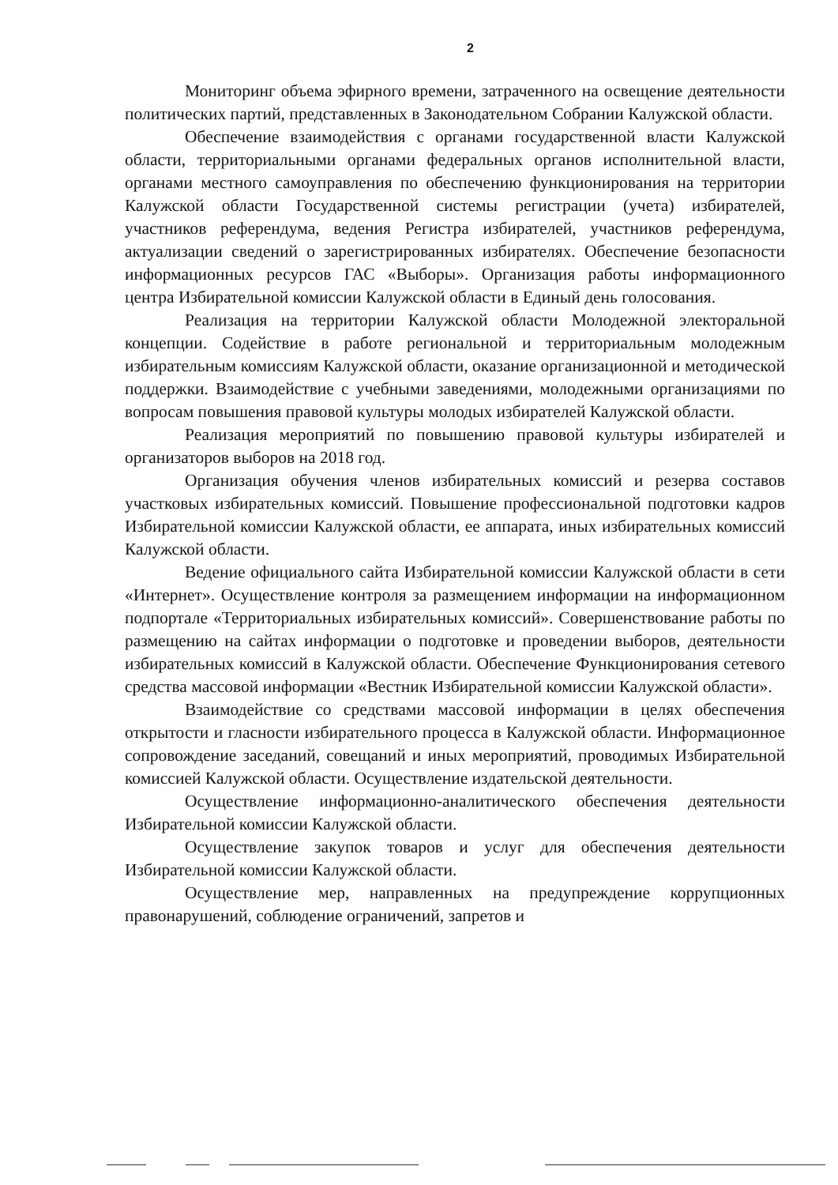2
Мониторинг объема эфирного времени, затраченного на освещение деятельности политических партий, представленных в Законодательном Собрании Калужской области.
Обеспечение взаимодействия с органами государственной власти Калужской области, территориальными органами федеральных органов исполнительной власти, органами местного самоуправления по обеспечению функционирования на территории Калужской области Государственной системы регистрации (учета) избирателей, участников референдума, ведения Регистра избирателей, участников референдума, актуализации сведений о зарегистрированных избирателях. Обеспечение безопасности информационных ресурсов ГАС «Выборы». Организация работы информационного центра Избирательной комиссии Калужской области в Единый день голосования.
Реализация на территории Калужской области Молодежной электоральной концепции. Содействие в работе региональной и территориальным молодежным избирательным комиссиям Калужской области, оказание организационной и методической поддержки. Взаимодействие с учебными заведениями, молодежными организациями по вопросам повышения правовой культуры молодых избирателей Калужской области.
Реализация мероприятий по повышению правовой культуры избирателей и организаторов выборов на 2018 год.
Организация обучения членов избирательных комиссий и резерва составов участковых избирательных комиссий. Повышение профессиональной подготовки кадров Избирательной комиссии Калужской области, ее аппарата, иных избирательных комиссий Калужской области.
Ведение официального сайта Избирательной комиссии Калужской области в сети «Интернет». Осуществление контроля за размещением информации на информационном подпортале «Территориальных избирательных комиссий». Совершенствование работы по размещению на сайтах информации о подготовке и проведении выборов, деятельности избирательных комиссий в Калужской области. Обеспечение Функционирования сетевого средства массовой информации «Вестник Избирательной комиссии Калужской области».
Взаимодействие со средствами массовой информации в целях обеспечения открытости и гласности избирательного процесса в Калужской области. Информационное сопровождение заседаний, совещаний и иных мероприятий, проводимых Избирательной комиссией Калужской области. Осуществление издательской деятельности.
Осуществление информационно-аналитического обеспечения деятельности Избирательной комиссии Калужской области.
Осуществление закупок товаров и услуг для обеспечения деятельности Избирательной комиссии Калужской области.
Осуществление мер, направленных на предупреждение коррупционных правонарушений, соблюдение ограничений, запретов и